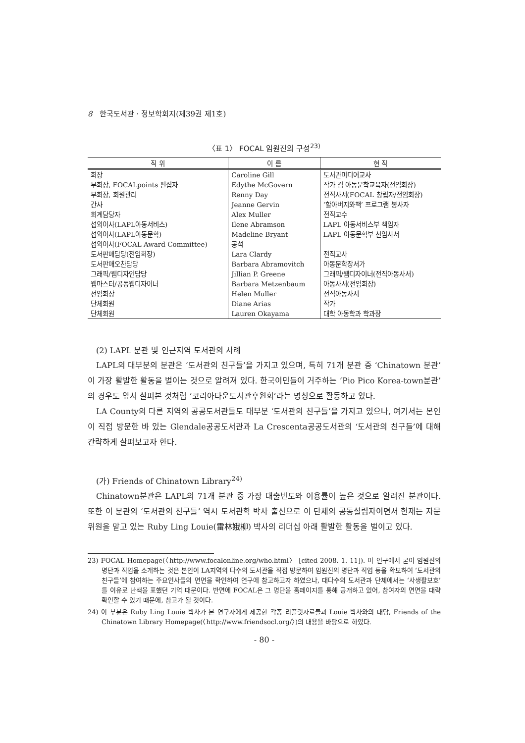8 한국도서관 · 정보학회지(제39권 제1호)
〈표 1〉 FOCAL 임원진의 구성<sup>23)</sup>
| 직 위 | 이 름 | 현 직 |
| --- | --- | --- |
| 회장 | Caroline Gill | 도서관미디어교사 |
| 부회장, FOCALpoints 편집자 | Edythe McGovern | 작가 겸 아동문학교육자(전임회장) |
| 부회장, 회원관리 | Renny Day | 전직사서(FOCAL 창립자/전임회장) |
| 간사 | Jeanne Gervin | ‘할아버지와책’ 프로그램 봉사자 |
| 회계담당자 | Alex Muller | 전직교수 |
| 섭외이사(LAPL아동서비스) | Ilene Abramson | LAPL 아동서비스부 책임자 |
| 섭외이사(LAPL아동문학) | Madeline Bryant | LAPL 아동문학부 선임사서 |
| 섭외이사(FOCAL Award Committee) | 공석 | |
| 도서판매담당(전임회장) | Lara Clardy | 전직교사 |
| 도서판매오찬담당 | Barbara Abramovitch | 아동문학장서가 |
| 그래픽/웹디자인담당 | Jillian P. Greene | 그래픽/웹디자이너(전직아동사서) |
| 웹마스터/공동웹디자이너 | Barbara Metzenbaum | 아동사서(전임회장) |
| 전임회장 | Helen Muller | 전직아동사서 |
| 단체회원 | Diane Arias | 작가 |
| 단체회원 | Lauren Okayama | 대학 아동학과 학과장 |
(2) LAPL 분관 및 인근지역 도서관의 사례
LAPL의 대부분의 분관은 ‘도서관의 친구들’을 가지고 있으며, 특히 71개 분관 중 ‘Chinatown 분관’이 가장 활발한 활동을 벌이는 것으로 알려져 있다. 한국이민들이 거주하는 ‘Pio Pico Korea-town분관’의 경우도 앞서 살펴본 것처럼 ‘코리아타운도서관후원회’라는 명칭으로 활동하고 있다.
LA County의 다른 지역의 공공도서관들도 대부분 ‘도서관의 친구들’을 가지고 있으나, 여기서는 본인이 직접 방문한 바 있는 Glendale공공도서관과 La Crescenta공공도서관의 ‘도서관의 친구들’에 대해 간략하게 살펴보고자 한다.
(가) Friends of Chinatown Library<sup>24)</sup>
Chinatown분관은 LAPL의 71개 분관 중 가장 대출빈도와 이용률이 높은 것으로 알려진 분관이다. 또한 이 분관의 ‘도서관의 친구들’ 역시 도서관학 박사 출신으로 이 단체의 공동설립자이면서 현재는 자문위원을 맡고 있는 Ruby Ling Louie(雷林娥柳) 박사의 리더십 아래 활발한 활동을 벌이고 있다.
23) FOCAL Homepage(〈http://www.focalonline.org/who.html〉 [cited 2008. 1. 11]). 이 연구에서 굳이 임원진의 명단과 직업을 소개하는 것은 본인이 LA지역의 다수의 도서관을 직접 방문하여 임원진의 명단과 직업 등을 확보하여 ‘도서관의 친구들’에 참여하는 주요인사들의 면면을 확인하여 연구에 참고하고자 하였으나, 대다수의 도서관과 단체에서는 ‘사생활보호’를 이유로 난색을 표했던 기억 때문이다. 반면에 FOCAL은 그 명단을 홈페이지를 통해 공개하고 있어, 참여자의 면면을 대략 확인할 수 있기 때문에, 참고가 될 것이다.
24) 이 부분은 Ruby Ling Louie 박사가 본 연구자에게 제공한 각종 리플릿자료들과 Louie 박사와의 대담, Friends of the Chinatown Library Homepage(〈http://www.friendsocl.org/〉)의 내용을 바탕으로 하였다.
- 80 -